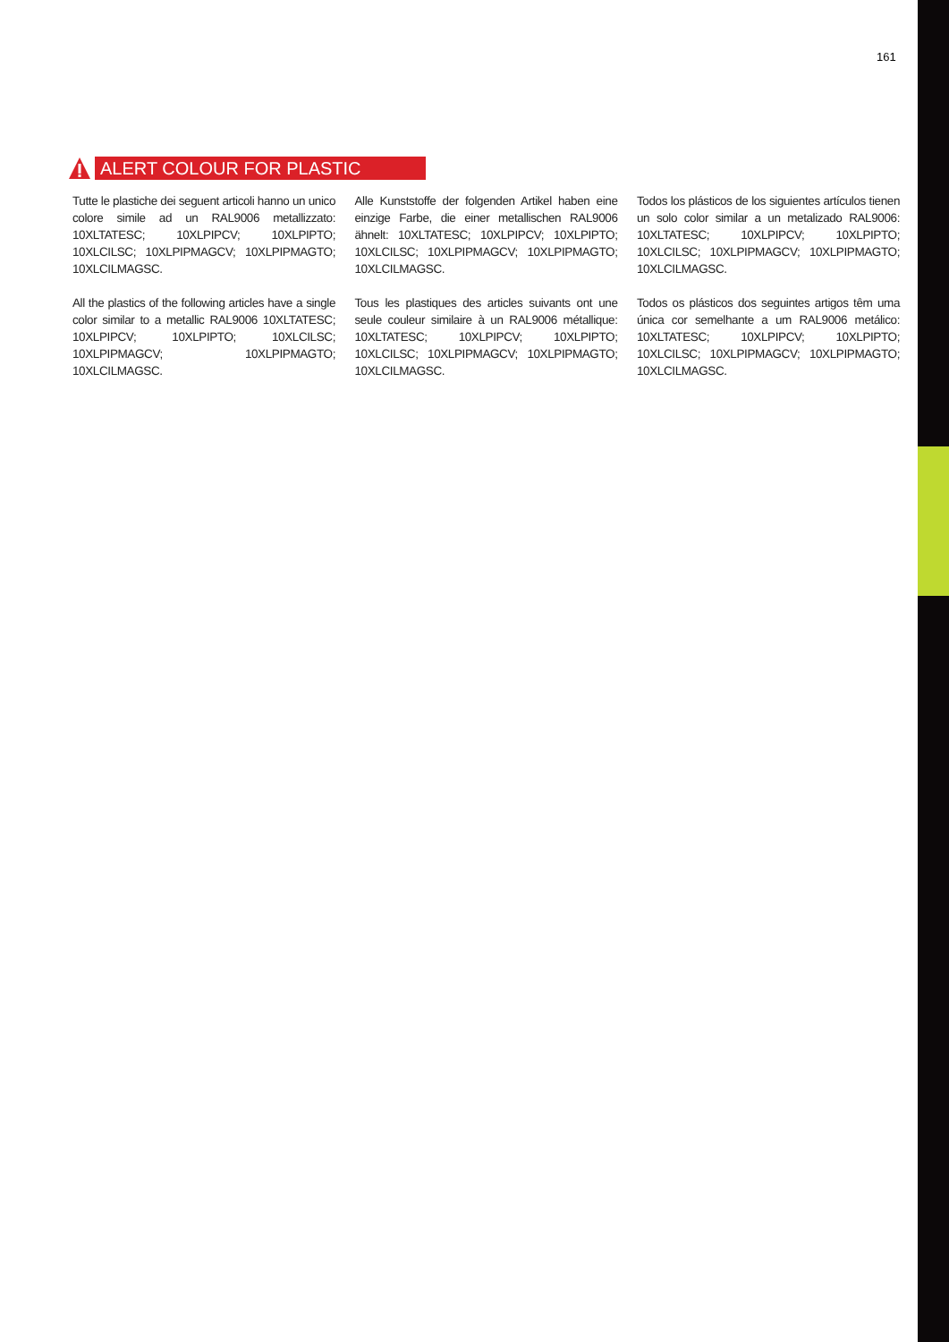161
ALERT COLOUR FOR PLASTIC
Tutte le plastiche dei seguent articoli hanno un unico colore simile ad un RAL9006 metallizzato: 10XLTATESC; 10XLPIPCV; 10XLPIPTO; 10XLCILSC; 10XLPIPMAGCV; 10XLPIPMAGTO; 10XLCILMAGSC.
All the plastics of the following articles have a single color similar to a metallic RAL9006 10XLTATESC; 10XLPIPCV; 10XLPIPTO; 10XLCILSC; 10XLPIPMAGCV; 10XLPIPMAGTO; 10XLCILMAGSC.
Alle Kunststoffe der folgenden Artikel haben eine einzige Farbe, die einer metallischen RAL9006 ähnelt: 10XLTATESC; 10XLPIPCV; 10XLPIPTO; 10XLCILSC; 10XLPIPMAGCV; 10XLPIPMAGTO; 10XLCILMAGSC.
Tous les plastiques des articles suivants ont une seule couleur similaire à un RAL9006 métallique: 10XLTATESC; 10XLPIPCV; 10XLPIPTO; 10XLCILSC; 10XLPIPMAGCV; 10XLPIPMAGTO; 10XLCILMAGSC.
Todos los plásticos de los siguientes artículos tienen un solo color similar a un metalizado RAL9006: 10XLTATESC; 10XLPIPCV; 10XLPIPTO; 10XLCILSC; 10XLPIPMAGCV; 10XLPIPMAGTO; 10XLCILMAGSC.
Todos os plásticos dos seguintes artigos têm uma única cor semelhante a um RAL9006 metálico: 10XLTATESC; 10XLPIPCV; 10XLPIPTO; 10XLCILSC; 10XLPIPMAGCV; 10XLPIPMAGTO; 10XLCILMAGSC.